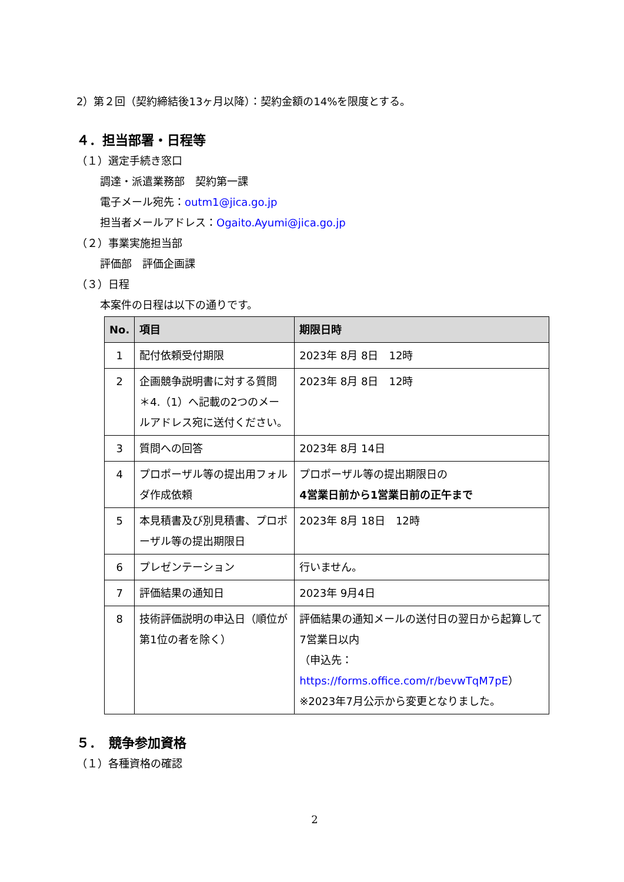2）第２回（契約締結後13ヶ月以降）：契約金額の14%を限度とする。
４．担当部署・日程等
（１）選定手続き窓口
調達・派遣業務部　契約第一課
電子メール宛先：outm1@jica.go.jp
担当者メールアドレス：Ogaito.Ayumi@jica.go.jp
（２）事業実施担当部
評価部　評価企画課
（３）日程
本案件の日程は以下の通りです。
| No. | 項目 | 期限日時 |
| --- | --- | --- |
| 1 | 配付依頼受付期限 | 2023年 8月 8日 12時 |
| 2 | 企画競争説明書に対する質問 ＊4.（1）へ記載の2つのメールアドレス宛に送付ください。 | 2023年 8月 8日 12時 |
| 3 | 質問への回答 | 2023年 8月 14日 |
| 4 | プロポーザル等の提出用フォルダ作成依頼 | プロポーザル等の提出期限日の 4営業日前から1営業日前の正午まで |
| 5 | 本見積書及び別見積書、プロポーザル等の提出期限日 | 2023年 8月 18日 12時 |
| 6 | プレゼンテーション | 行いません。 |
| 7 | 評価結果の通知日 | 2023年 9月4日 |
| 8 | 技術評価説明の申込日（順位が第1位の者を除く） | 評価結果の通知メールの送付日の翌日から起算して7営業日以内 （申込先： https://forms.office.com/r/bevwTqM7pE ） ※2023年7月公示から変更となりました。 |
５．　競争参加資格
（１）各種資格の確認
2